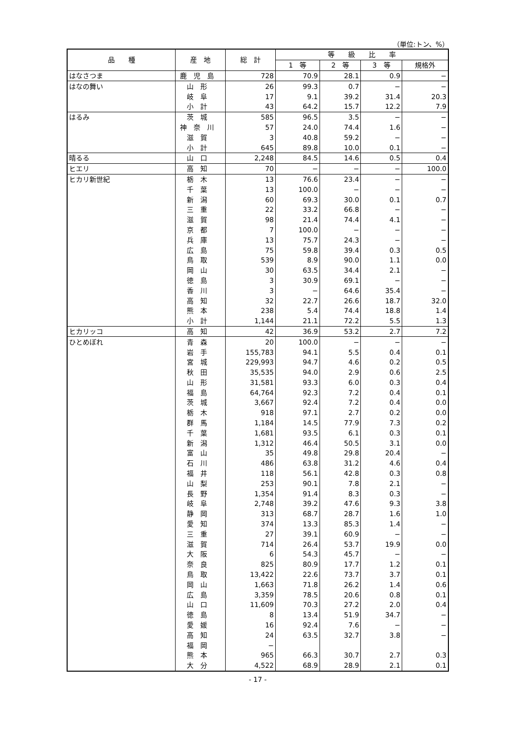（単位:トン、%）
| 品 種 | 産 地 | 総 計 | 等 級 比 率 | | | |
| --- | --- | --- | --- | --- | --- | --- |
| | | | 1 等 | 2 等 | 3 等 | 規格外 |
| はなさつま | 鹿児島 | 728 | 70.9 | 28.1 | 0.9 | − |
| はなの舞い | 山形 | 26 | 99.3 | 0.7 | − | − |
| | 岐阜 | 17 | 9.1 | 39.2 | 31.4 | 20.3 |
| | 小計 | 43 | 64.2 | 15.7 | 12.2 | 7.9 |
| はるみ | 茨城 | 585 | 96.5 | 3.5 | − | − |
| | 神奈川 | 57 | 24.0 | 74.4 | 1.6 | − |
| | 滋賀 | 3 | 40.8 | 59.2 | − | − |
| | 小計 | 645 | 89.8 | 10.0 | 0.1 | − |
| 晴るる | 山口 | 2,248 | 84.5 | 14.6 | 0.5 | 0.4 |
| ヒエリ | 高知 | 70 | − | − | − | 100.0 |
| ヒカリ新世紀 | 栃木 | 13 | 76.6 | 23.4 | − | − |
| | 千葉 | 13 | 100.0 | − | − | − |
| | 新潟 | 60 | 69.3 | 30.0 | 0.1 | 0.7 |
| | 三重 | 22 | 33.2 | 66.8 | − | − |
| | 滋賀 | 98 | 21.4 | 74.4 | 4.1 | − |
| | 京都 | 7 | 100.0 | − | − | − |
| | 兵庫 | 13 | 75.7 | 24.3 | − | − |
| | 広島 | 75 | 59.8 | 39.4 | 0.3 | 0.5 |
| | 鳥取 | 539 | 8.9 | 90.0 | 1.1 | 0.0 |
| | 岡山 | 30 | 63.5 | 34.4 | 2.1 | − |
| | 徳島 | 3 | 30.9 | 69.1 | − | − |
| | 香川 | 3 | − | 64.6 | 35.4 | − |
| | 高知 | 32 | 22.7 | 26.6 | 18.7 | 32.0 |
| | 熊本 | 238 | 5.4 | 74.4 | 18.8 | 1.4 |
| | 小計 | 1,144 | 21.1 | 72.2 | 5.5 | 1.3 |
| ヒカリッコ | 高知 | 42 | 36.9 | 53.2 | 2.7 | 7.2 |
| ひとめぼれ | 青森 | 20 | 100.0 | − | − | − |
| | 岩手 | 155,783 | 94.1 | 5.5 | 0.4 | 0.1 |
| | 宮城 | 229,993 | 94.7 | 4.6 | 0.2 | 0.5 |
| | 秋田 | 35,535 | 94.0 | 2.9 | 0.6 | 2.5 |
| | 山形 | 31,581 | 93.3 | 6.0 | 0.3 | 0.4 |
| | 福島 | 64,764 | 92.3 | 7.2 | 0.4 | 0.1 |
| | 茨城 | 3,667 | 92.4 | 7.2 | 0.4 | 0.0 |
| | 栃木 | 918 | 97.1 | 2.7 | 0.2 | 0.0 |
| | 群馬 | 1,184 | 14.5 | 77.9 | 7.3 | 0.2 |
| | 千葉 | 1,681 | 93.5 | 6.1 | 0.3 | 0.1 |
| | 新潟 | 1,312 | 46.4 | 50.5 | 3.1 | 0.0 |
| | 富山 | 35 | 49.8 | 29.8 | 20.4 | − |
| | 石川 | 486 | 63.8 | 31.2 | 4.6 | 0.4 |
| | 福井 | 118 | 56.1 | 42.8 | 0.3 | 0.8 |
| | 山梨 | 253 | 90.1 | 7.8 | 2.1 | − |
| | 長野 | 1,354 | 91.4 | 8.3 | 0.3 | − |
| | 岐阜 | 2,748 | 39.2 | 47.6 | 9.3 | 3.8 |
| | 静岡 | 313 | 68.7 | 28.7 | 1.6 | 1.0 |
| | 愛知 | 374 | 13.3 | 85.3 | 1.4 | − |
| | 三重 | 27 | 39.1 | 60.9 | − | − |
| | 滋賀 | 714 | 26.4 | 53.7 | 19.9 | 0.0 |
| | 大阪 | 6 | 54.3 | 45.7 | − | − |
| | 奈良 | 825 | 80.9 | 17.7 | 1.2 | 0.1 |
| | 鳥取 | 13,422 | 22.6 | 73.7 | 3.7 | 0.1 |
| | 岡山 | 1,663 | 71.8 | 26.2 | 1.4 | 0.6 |
| | 広島 | 3,359 | 78.5 | 20.6 | 0.8 | 0.1 |
| | 山口 | 11,609 | 70.3 | 27.2 | 2.0 | 0.4 |
| | 徳島 | 8 | 13.4 | 51.9 | 34.7 | − |
| | 愛媛 | 16 | 92.4 | 7.6 | − | − |
| | 高知 | 24 | 63.5 | 32.7 | 3.8 | − |
| | 福岡 | − | | | | |
| | 熊本 | 965 | 66.3 | 30.7 | 2.7 | 0.3 |
| | 大分 | 4,522 | 68.9 | 28.9 | 2.1 | 0.1 |
- 17 -